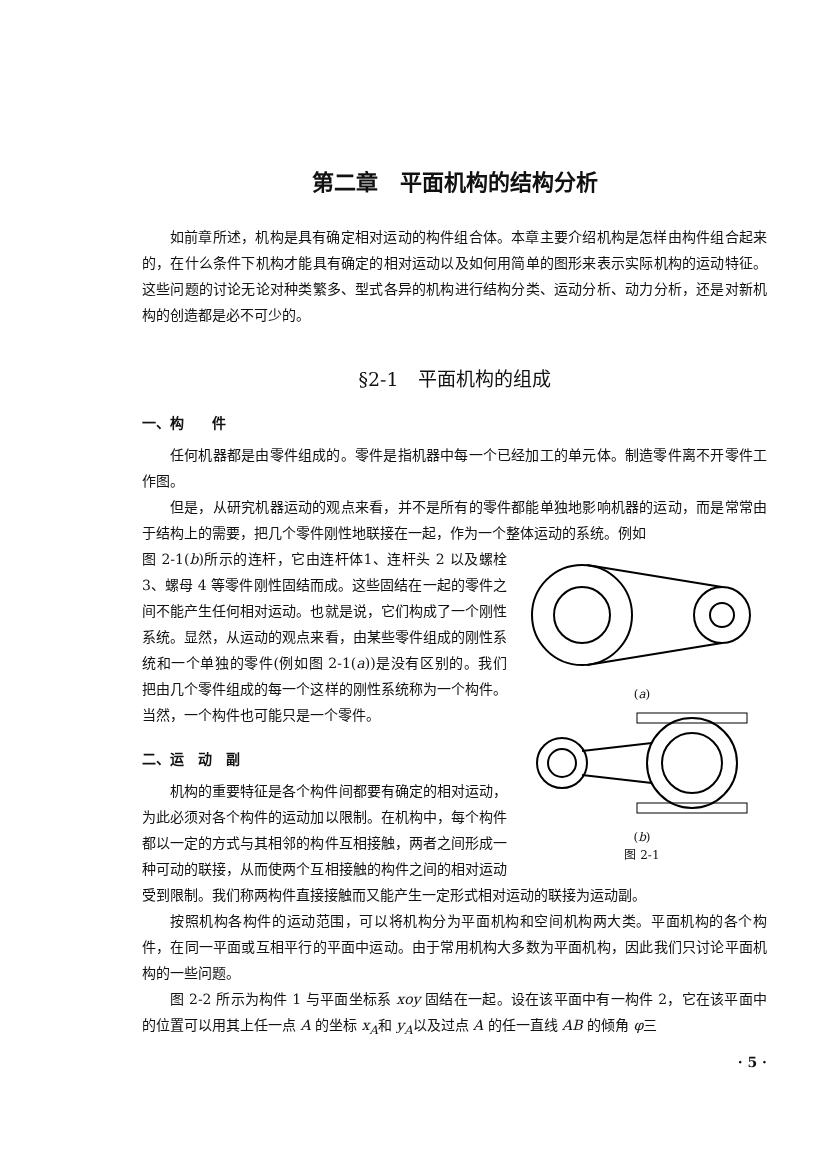第二章　平面机构的结构分析
如前章所述，机构是具有确定相对运动的构件组合体。本章主要介绍机构是怎样由构件组合起来的，在什么条件下机构才能具有确定的相对运动以及如何用简单的图形来表示实际机构的运动特征。这些问题的讨论无论对种类繁多、型式各异的机构进行结构分类、运动分析、动力分析，还是对新机构的创造都是必不可少的。
§2-1　平面机构的组成
一、构　　件
任何机器都是由零件组成的。零件是指机器中每一个已经加工的单元体。制造零件离不开零件工作图。
但是，从研究机器运动的观点来看，并不是所有的零件都能单独地影响机器的运动，而是常常由于结构上的需要，把几个零件刚性地联接在一起，作为一个整体运动的系统。例如
(a)
(b)
图 2-1
图 2-1(b)所示的连杆，它由连杆体1、连杆头 2 以及螺栓 3、螺母 4 等零件刚性固结而成。这些固结在一起的零件之间不能产生任何相对运动。也就是说，它们构成了一个刚性系统。显然，从运动的观点来看，由某些零件组成的刚性系统和一个单独的零件(例如图 2-1(a))是没有区别的。我们把由几个零件组成的每一个这样的刚性系统称为一个构件。当然，一个构件也可能只是一个零件。
二、运　动　副
机构的重要特征是各个构件间都要有确定的相对运动，为此必须对各个构件的运动加以限制。在机构中，每个构件都以一定的方式与其相邻的构件互相接触，两者之间形成一种可动的联接，从而使两个互相接触的构件之间的相对运动受到限制。我们称两构件直接接触而又能产生一定形式相对运动的联接为运动副。
按照机构各构件的运动范围，可以将机构分为平面机构和空间机构两大类。平面机构的各个构件，在同一平面或互相平行的平面中运动。由于常用机构大多数为平面机构，因此我们只讨论平面机构的一些问题。
图 2-2 所示为构件 1 与平面坐标系 xoy 固结在一起。设在该平面中有一构件 2，它在该平面中的位置可以用其上任一点 A 的坐标 x<sub>A</sub>和 y<sub>A</sub>以及过点 A 的任一直线 AB 的倾角 φ三
· 5 ·